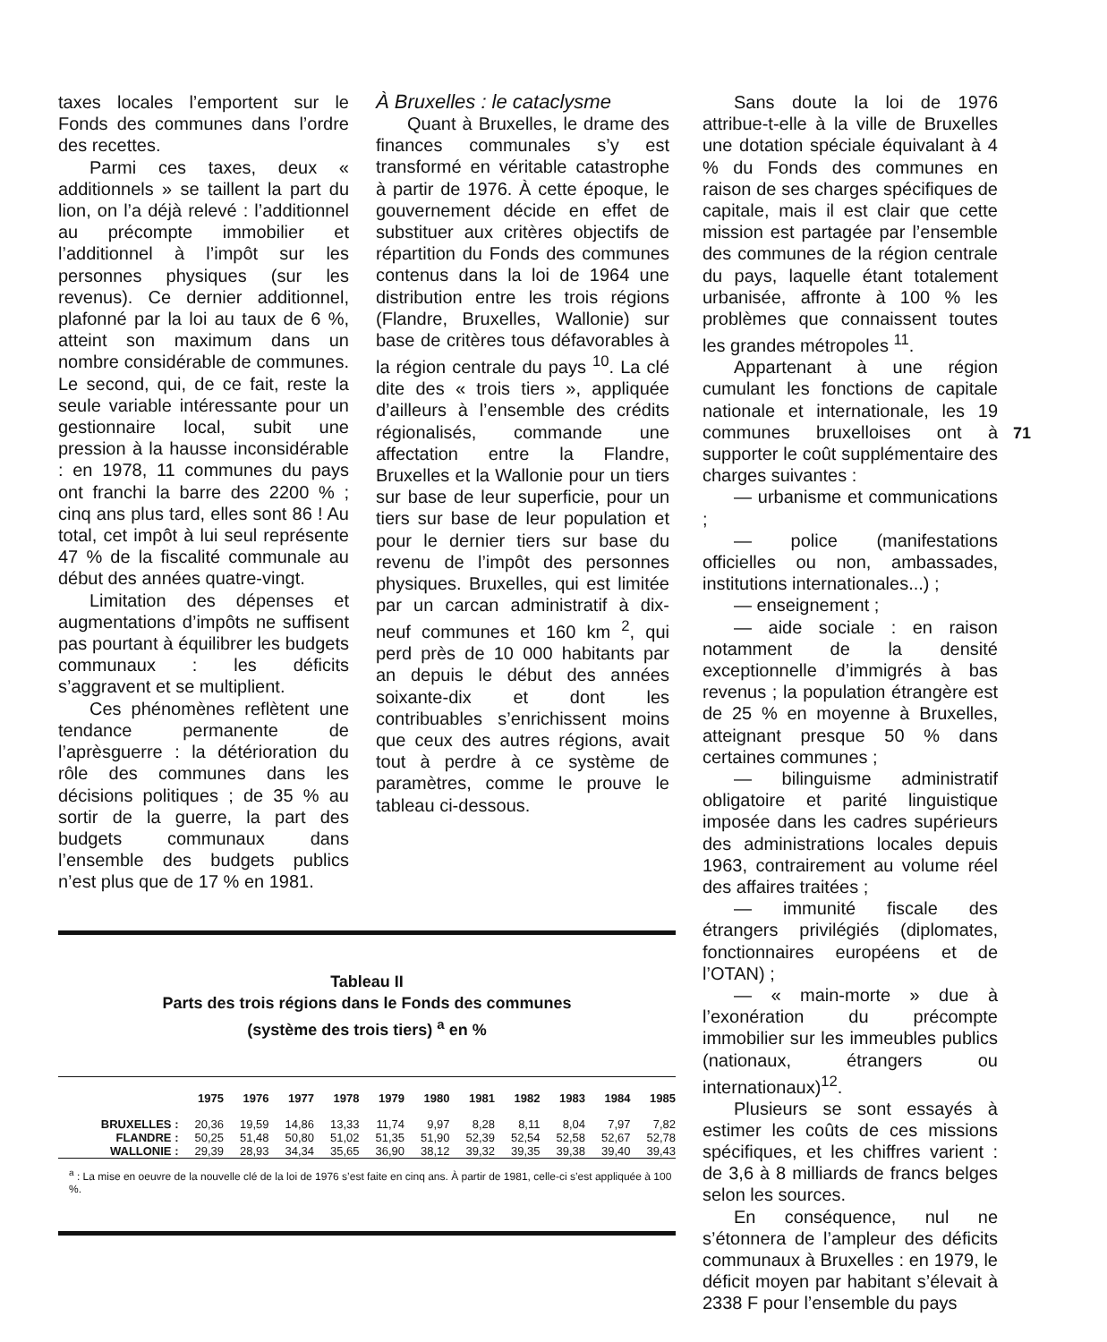taxes locales l’emportent sur le Fonds des communes dans l’ordre des recettes.
Parmi ces taxes, deux « additionnels » se taillent la part du lion, on l’a déjà relevé : l’additionnel au précompte immobilier et l’additionnel à l’impôt sur les personnes physiques (sur les revenus). Ce dernier additionnel, plafonné par la loi au taux de 6 %, atteint son maximum dans un nombre considérable de communes. Le second, qui, de ce fait, reste la seule variable intéressante pour un gestionnaire local, subit une pression à la hausse inconsidérable : en 1978, 11 communes du pays ont franchi la barre des 2200 % ; cinq ans plus tard, elles sont 86 ! Au total, cet impôt à lui seul représente 47 % de la fiscalité communale au début des années quatre-vingt.
Limitation des dépenses et augmentations d’impôts ne suffisent pas pourtant à équilibrer les budgets communaux : les déficits s’aggravent et se multiplient.
Ces phénomènes reflètent une tendance permanente de l’aprèsguerre : la détérioration du rôle des communes dans les décisions politiques ; de 35 % au sortir de la guerre, la part des budgets communaux dans l’ensemble des budgets publics n’est plus que de 17 % en 1981.
À Bruxelles : le cataclysme
Quant à Bruxelles, le drame des finances communales s’y est transformé en véritable catastrophe à partir de 1976. À cette époque, le gouvernement décide en effet de substituer aux critères objectifs de répartition du Fonds des communes contenus dans la loi de 1964 une distribution entre les trois régions (Flandre, Bruxelles, Wallonie) sur base de critères tous défavorables à la région centrale du pays <sup>10</sup>. La clé dite des « trois tiers », appliquée d’ailleurs à l’ensemble des crédits régionalisés, commande une affectation entre la Flandre, Bruxelles et la Wallonie pour un tiers sur base de leur superficie, pour un tiers sur base de leur population et pour le dernier tiers sur base du revenu de l’impôt des personnes physiques. Bruxelles, qui est limitée par un carcan administratif à dix-neuf communes et 160 km <sup>2</sup>, qui perd près de 10 000 habitants par an depuis le début des années soixante-dix et dont les contribuables s’enrichissent moins que ceux des autres régions, avait tout à perdre à ce système de paramètres, comme le prouve le tableau ci-dessous.
Sans doute la loi de 1976 attribue-t-elle à la ville de Bruxelles une dotation spéciale équivalant à 4 % du Fonds des communes en raison de ses charges spécifiques de capitale, mais il est clair que cette mission est partagée par l’ensemble des communes de la région centrale du pays, laquelle étant totalement urbanisée, affronte à 100 % les problèmes que connaissent toutes les grandes métropoles <sup>11</sup>.
Appartenant à une région cumulant les fonctions de capitale nationale et internationale, les 19 communes bruxelloises ont à supporter le coût supplémentaire des charges suivantes :
— urbanisme et communications ;
— police (manifestations officielles ou non, ambassades, institutions internationales...) ;
— enseignement ;
— aide sociale : en raison notamment de la densité exceptionnelle d’immigrés à bas revenus ; la population étrangère est de 25 % en moyenne à Bruxelles, atteignant presque 50 % dans certaines communes ;
— bilinguisme administratif obligatoire et parité linguistique imposée dans les cadres supérieurs des administrations locales depuis 1963, contrairement au volume réel des affaires traitées ;
— immunité fiscale des étrangers privilégiés (diplomates, fonctionnaires européens et de l’OTAN) ;
— « main-morte » due à l’exonération du précompte immobilier sur les immeubles publics (nationaux, étrangers ou internationaux)<sup>12</sup>.
Plusieurs se sont essayés à estimer les coûts de ces missions spécifiques, et les chiffres varient : de 3,6 à 8 milliards de francs belges selon les sources.
En conséquence, nul ne s’étonnera de l’ampleur des déficits communaux à Bruxelles : en 1979, le déficit moyen par habitant s’élevait à 2338 F pour l’ensemble du pays
71
Tableau II
Parts des trois régions dans le Fonds des communes
(système des trois tiers) <sup>a</sup> en %
| | 1975 | 1976 | 1977 | 1978 | 1979 | 1980 | 1981 | 1982 | 1983 | 1984 | 1985 |
| --- | --- | --- | --- | --- | --- | --- | --- | --- | --- | --- | --- |
| BRUXELLES : | 20,36 | 19,59 | 14,86 | 13,33 | 11,74 | 9,97 | 8,28 | 8,11 | 8,04 | 7,97 | 7,82 |
| FLANDRE : | 50,25 | 51,48 | 50,80 | 51,02 | 51,35 | 51,90 | 52,39 | 52,54 | 52,58 | 52,67 | 52,78 |
| WALLONIE : | 29,39 | 28,93 | 34,34 | 35,65 | 36,90 | 38,12 | 39,32 | 39,35 | 39,38 | 39,40 | 39,43 |
<sup>a</sup> : La mise en oeuvre de la nouvelle clé de la loi de 1976 s’est faite en cinq ans. À partir de 1981, celle-ci s’est appliquée à 100 %.